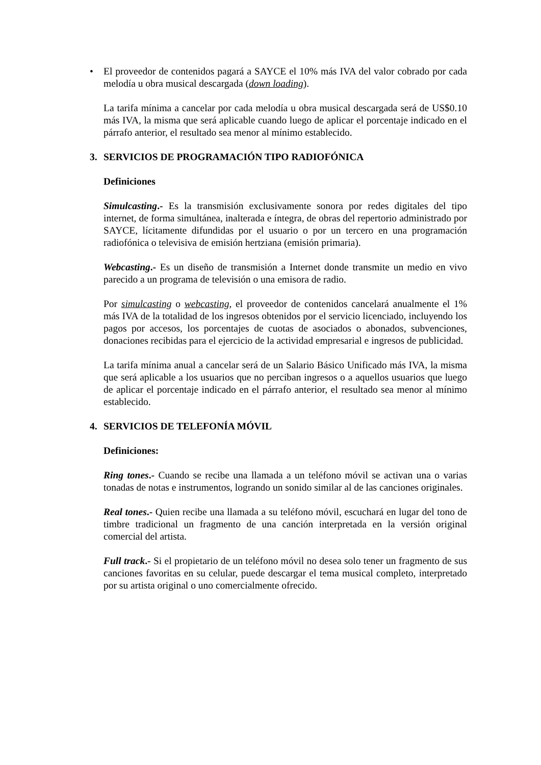• El proveedor de contenidos pagará a SAYCE el 10% más IVA del valor cobrado por cada melodía u obra musical descargada (down loading).
La tarifa mínima a cancelar por cada melodía u obra musical descargada será de US$0.10 más IVA, la misma que será aplicable cuando luego de aplicar el porcentaje indicado en el párrafo anterior, el resultado sea menor al mínimo establecido.
3. SERVICIOS DE PROGRAMACIÓN TIPO RADIOFÓNICA
Definiciones
Simulcasting.- Es la transmisión exclusivamente sonora por redes digitales del tipo internet, de forma simultánea, inalterada e íntegra, de obras del repertorio administrado por SAYCE, lícitamente difundidas por el usuario o por un tercero en una programación radiofónica o televisiva de emisión hertziana (emisión primaria).
Webcasting.- Es un diseño de transmisión a Internet donde transmite un medio en vivo parecido a un programa de televisión o una emisora de radio.
Por simulcasting o webcasting, el proveedor de contenidos cancelará anualmente el 1% más IVA de la totalidad de los ingresos obtenidos por el servicio licenciado, incluyendo los pagos por accesos, los porcentajes de cuotas de asociados o abonados, subvenciones, donaciones recibidas para el ejercicio de la actividad empresarial e ingresos de publicidad.
La tarifa mínima anual a cancelar será de un Salario Básico Unificado más IVA, la misma que será aplicable a los usuarios que no perciban ingresos o a aquellos usuarios que luego de aplicar el porcentaje indicado en el párrafo anterior, el resultado sea menor al mínimo establecido.
4. SERVICIOS DE TELEFONÍA MÓVIL
Definiciones:
Ring tones.- Cuando se recibe una llamada a un teléfono móvil se activan una o varias tonadas de notas e instrumentos, logrando un sonido similar al de las canciones originales.
Real tones.- Quien recibe una llamada a su teléfono móvil, escuchará en lugar del tono de timbre tradicional un fragmento de una canción interpretada en la versión original comercial del artista.
Full track.- Si el propietario de un teléfono móvil no desea solo tener un fragmento de sus canciones favoritas en su celular, puede descargar el tema musical completo, interpretado por su artista original o uno comercialmente ofrecido.